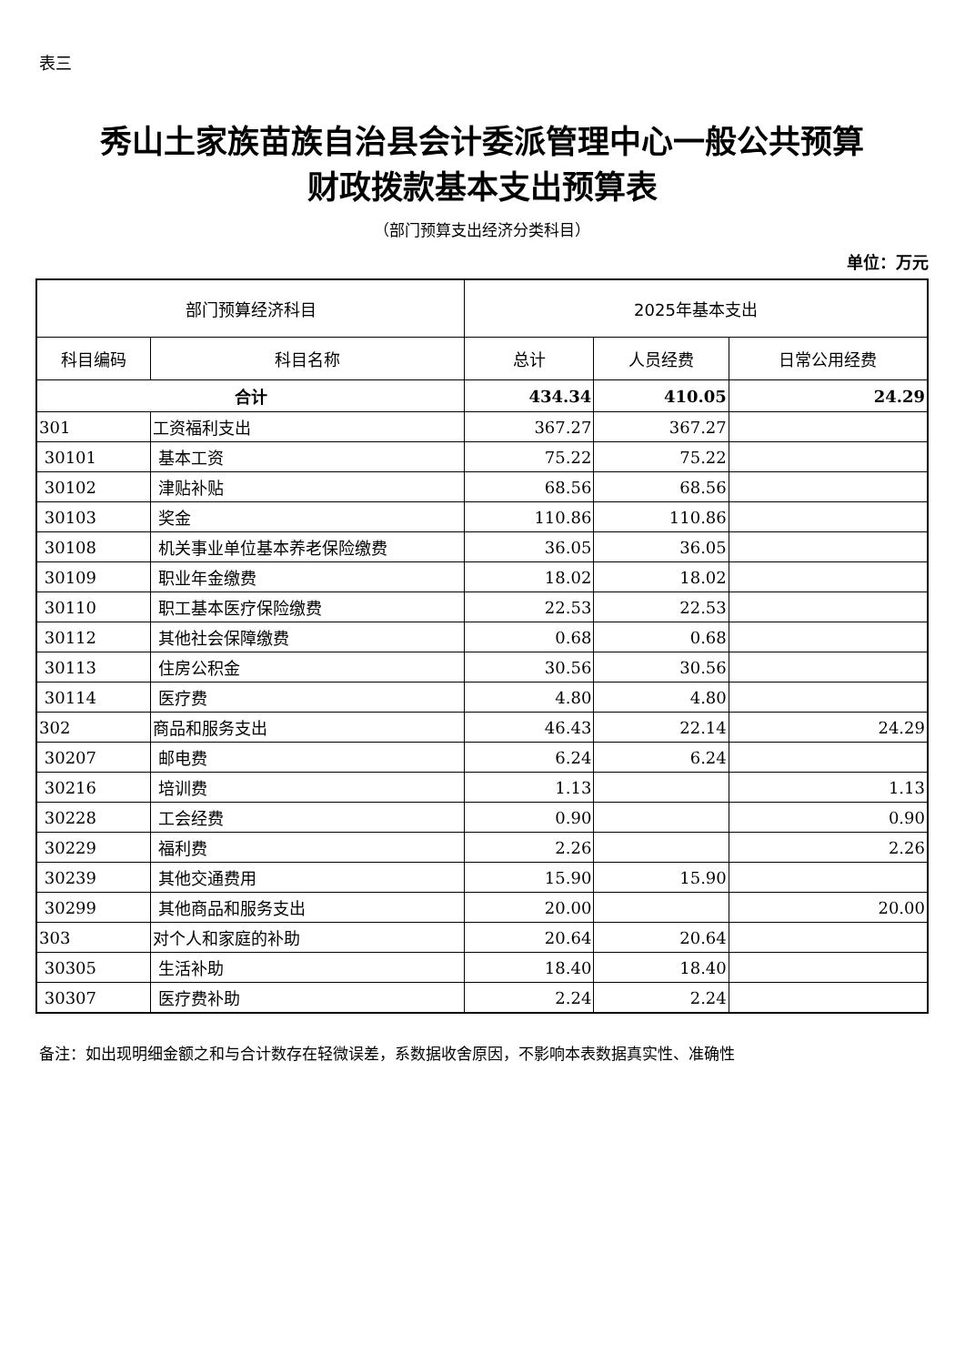表三
秀山土家族苗族自治县会计委派管理中心一般公共预算
财政拨款基本支出预算表
（部门预算支出经济分类科目）
单位：万元
| 部门预算经济科目 | | 2025年基本支出 | | |
| --- | --- | --- | --- | --- |
| 科目编码 | 科目名称 | 总计 | 人员经费 | 日常公用经费 |
| 合计 | | 434.34 | 410.05 | 24.29 |
| 301 | 工资福利支出 | 367.27 | 367.27 | |
| 30101 | 基本工资 | 75.22 | 75.22 | |
| 30102 | 津贴补贴 | 68.56 | 68.56 | |
| 30103 | 奖金 | 110.86 | 110.86 | |
| 30108 | 机关事业单位基本养老保险缴费 | 36.05 | 36.05 | |
| 30109 | 职业年金缴费 | 18.02 | 18.02 | |
| 30110 | 职工基本医疗保险缴费 | 22.53 | 22.53 | |
| 30112 | 其他社会保障缴费 | 0.68 | 0.68 | |
| 30113 | 住房公积金 | 30.56 | 30.56 | |
| 30114 | 医疗费 | 4.80 | 4.80 | |
| 302 | 商品和服务支出 | 46.43 | 22.14 | 24.29 |
| 30207 | 邮电费 | 6.24 | 6.24 | |
| 30216 | 培训费 | 1.13 | | 1.13 |
| 30228 | 工会经费 | 0.90 | | 0.90 |
| 30229 | 福利费 | 2.26 | | 2.26 |
| 30239 | 其他交通费用 | 15.90 | 15.90 | |
| 30299 | 其他商品和服务支出 | 20.00 | | 20.00 |
| 303 | 对个人和家庭的补助 | 20.64 | 20.64 | |
| 30305 | 生活补助 | 18.40 | 18.40 | |
| 30307 | 医疗费补助 | 2.24 | 2.24 | |
备注：如出现明细金额之和与合计数存在轻微误差，系数据收舍原因，不影响本表数据真实性、准确性